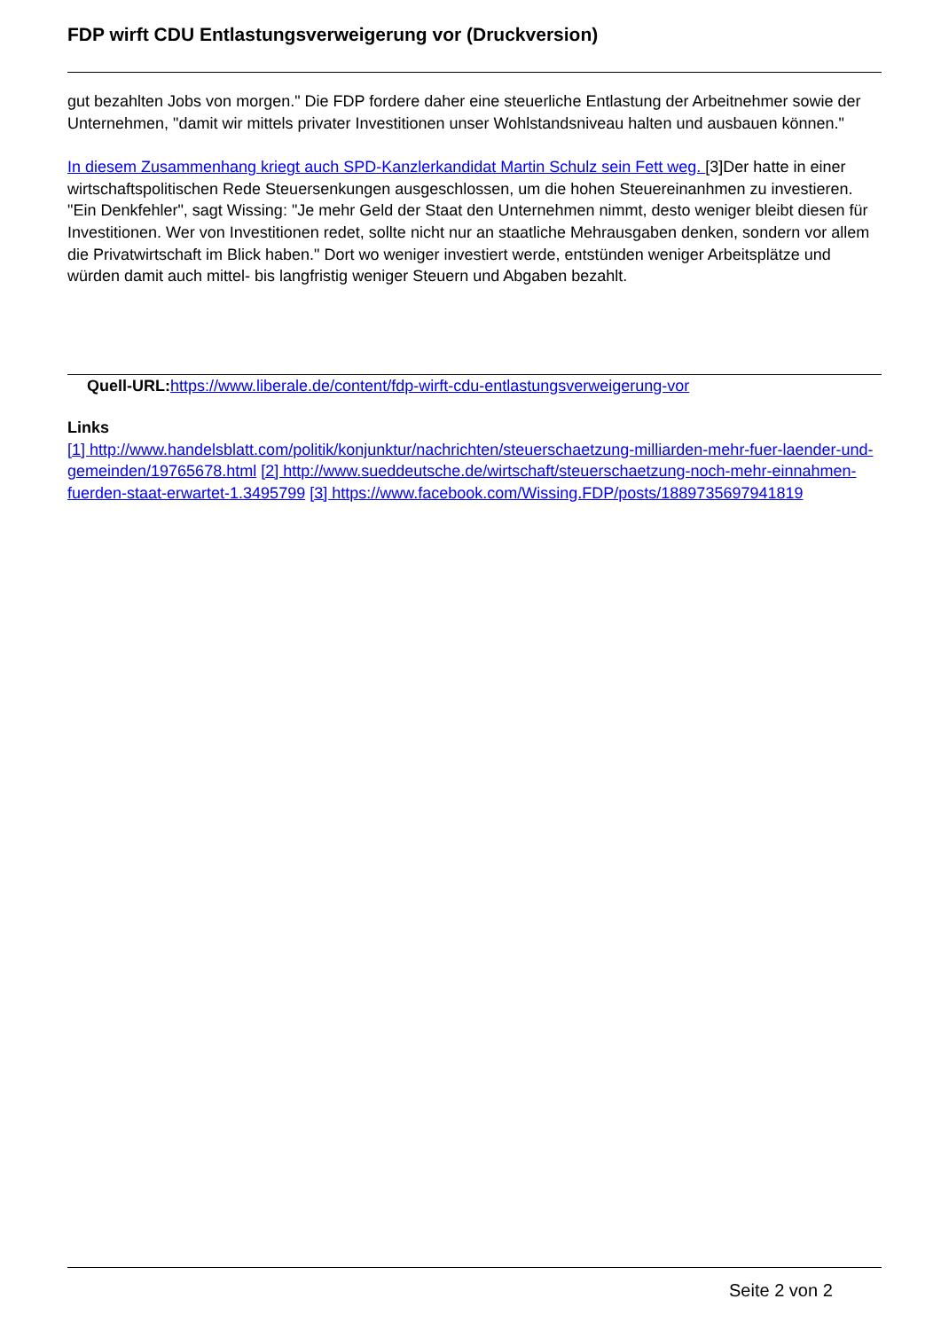FDP wirft CDU Entlastungsverweigerung vor (Druckversion)
gut bezahlten Jobs von morgen." Die FDP fordere daher eine steuerliche Entlastung der Arbeitnehmer sowie der Unternehmen, "damit wir mittels privater Investitionen unser Wohlstandsniveau halten und ausbauen können."
In diesem Zusammenhang kriegt auch SPD-Kanzlerkandidat Martin Schulz sein Fett weg. [3]Der hatte in einer wirtschaftspolitischen Rede Steuersenkungen ausgeschlossen, um die hohen Steuereinanhmen zu investieren. "Ein Denkfehler", sagt Wissing: "Je mehr Geld der Staat den Unternehmen nimmt, desto weniger bleibt diesen für Investitionen. Wer von Investitionen redet, sollte nicht nur an staatliche Mehrausgaben denken, sondern vor allem die Privatwirtschaft im Blick haben." Dort wo weniger investiert werde, entstünden weniger Arbeitsplätze und würden damit auch mittel- bis langfristig weniger Steuern und Abgaben bezahlt.
Quell-URL: https://www.liberale.de/content/fdp-wirft-cdu-entlastungsverweigerung-vor
Links
[1] http://www.handelsblatt.com/politik/konjunktur/nachrichten/steuerschaetzung-milliarden-mehr-fuer-laender-und-gemeinden/19765678.html [2] http://www.sueddeutsche.de/wirtschaft/steuerschaetzung-noch-mehr-einnahmen-fuerden-staat-erwartet-1.3495799 [3] https://www.facebook.com/Wissing.FDP/posts/1889735697941819
Seite 2 von 2